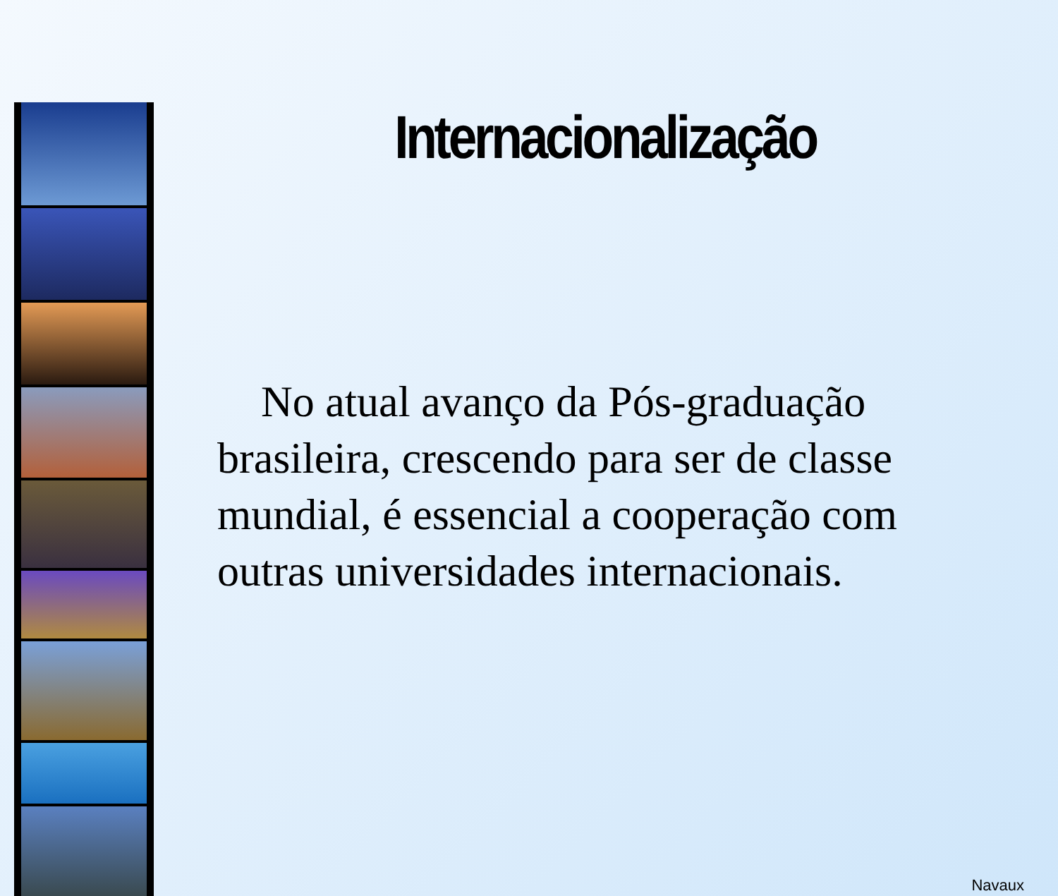Internacionalização
No atual avanço da Pós-graduação brasileira, crescendo para ser de classe mundial, é essencial a cooperação com outras universidades internacionais.
Navaux